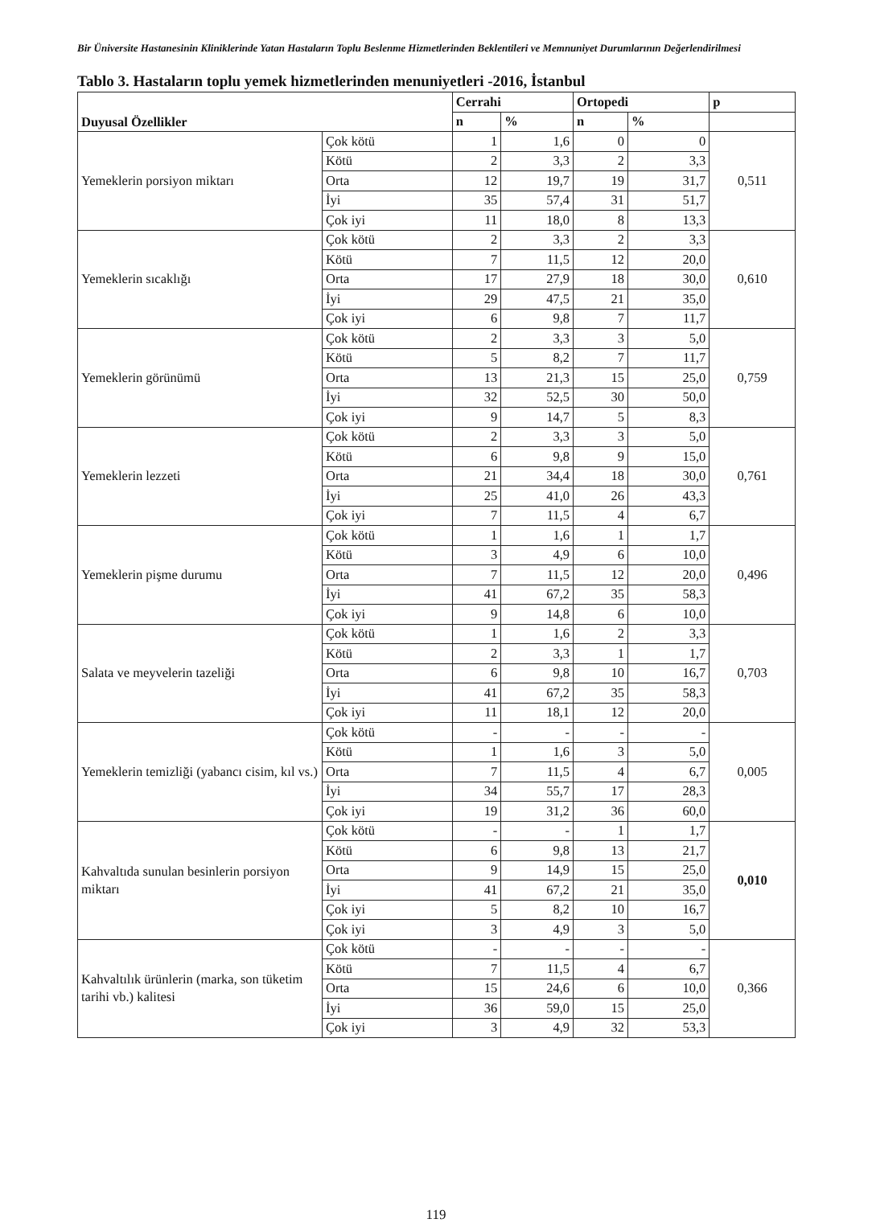Bir Üniversite Hastanesinin Kliniklerinde Yatan Hastaların Toplu Beslenme Hizmetlerinden Beklentileri ve Memnuniyet Durumlarının Değerlendirilmesi
Tablo 3. Hastaların toplu yemek hizmetlerinden menuniyetleri -2016, İstanbul
| Duyusal Özellikler | | Cerrahi | | Ortopedi | | p |
| --- | --- | --- | --- | --- | --- | --- |
| | | n | % | n | % | |
| Yemeklerin porsiyon miktarı | Çok kötü | 1 | 1,6 | 0 | 0 | 0,511 |
| | Kötü | 2 | 3,3 | 2 | 3,3 | |
| | Orta | 12 | 19,7 | 19 | 31,7 | |
| | İyi | 35 | 57,4 | 31 | 51,7 | |
| | Çok iyi | 11 | 18,0 | 8 | 13,3 | |
| Yemeklerin sıcaklığı | Çok kötü | 2 | 3,3 | 2 | 3,3 | 0,610 |
| | Kötü | 7 | 11,5 | 12 | 20,0 | |
| | Orta | 17 | 27,9 | 18 | 30,0 | |
| | İyi | 29 | 47,5 | 21 | 35,0 | |
| | Çok iyi | 6 | 9,8 | 7 | 11,7 | |
| Yemeklerin görünümü | Çok kötü | 2 | 3,3 | 3 | 5,0 | 0,759 |
| | Kötü | 5 | 8,2 | 7 | 11,7 | |
| | Orta | 13 | 21,3 | 15 | 25,0 | |
| | İyi | 32 | 52,5 | 30 | 50,0 | |
| | Çok iyi | 9 | 14,7 | 5 | 8,3 | |
| Yemeklerin lezzeti | Çok kötü | 2 | 3,3 | 3 | 5,0 | 0,761 |
| | Kötü | 6 | 9,8 | 9 | 15,0 | |
| | Orta | 21 | 34,4 | 18 | 30,0 | |
| | İyi | 25 | 41,0 | 26 | 43,3 | |
| | Çok iyi | 7 | 11,5 | 4 | 6,7 | |
| Yemeklerin pişme durumu | Çok kötü | 1 | 1,6 | 1 | 1,7 | 0,496 |
| | Kötü | 3 | 4,9 | 6 | 10,0 | |
| | Orta | 7 | 11,5 | 12 | 20,0 | |
| | İyi | 41 | 67,2 | 35 | 58,3 | |
| | Çok iyi | 9 | 14,8 | 6 | 10,0 | |
| Salata ve meyvelerin tazeliği | Çok kötü | 1 | 1,6 | 2 | 3,3 | 0,703 |
| | Kötü | 2 | 3,3 | 1 | 1,7 | |
| | Orta | 6 | 9,8 | 10 | 16,7 | |
| | İyi | 41 | 67,2 | 35 | 58,3 | |
| | Çok iyi | 11 | 18,1 | 12 | 20,0 | |
| Yemeklerin temizliği (yabancı cisim, kıl vs.) | Çok kötü | - | - | - | - | 0,005 |
| | Kötü | 1 | 1,6 | 3 | 5,0 | |
| | Orta | 7 | 11,5 | 4 | 6,7 | |
| | İyi | 34 | 55,7 | 17 | 28,3 | |
| | Çok iyi | 19 | 31,2 | 36 | 60,0 | |
| Kahvaltıda sunulan besinlerin porsiyon miktarı | Çok kötü | - | - | 1 | 1,7 | 0,010 |
| | Kötü | 6 | 9,8 | 13 | 21,7 | |
| | Orta | 9 | 14,9 | 15 | 25,0 | |
| | İyi | 41 | 67,2 | 21 | 35,0 | |
| | Çok iyi | 5 | 8,2 | 10 | 16,7 | |
| | Çok iyi | 3 | 4,9 | 3 | 5,0 | |
| Kahvaltılık ürünlerin (marka, son tüketim tarihi vb.) kalitesi | Çok kötü | - | - | - | - | 0,366 |
| | Kötü | 7 | 11,5 | 4 | 6,7 | |
| | Orta | 15 | 24,6 | 6 | 10,0 | |
| | İyi | 36 | 59,0 | 15 | 25,0 | |
| | Çok iyi | 3 | 4,9 | 32 | 53,3 | |
119